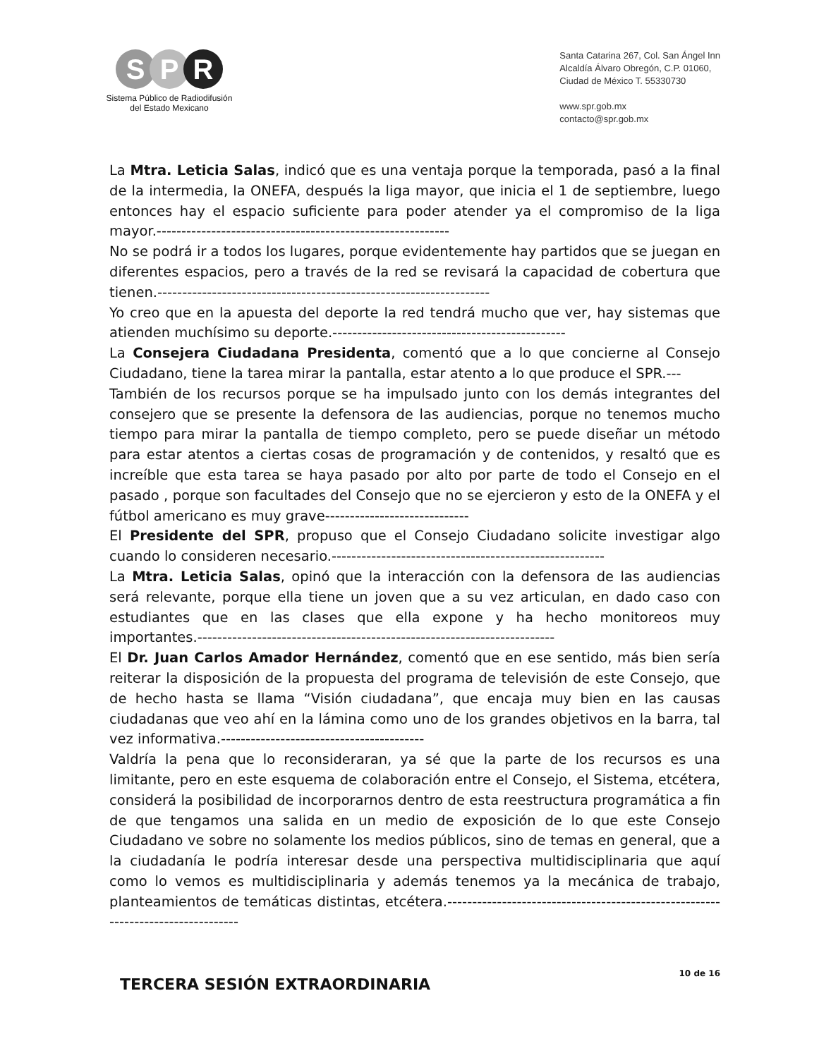S P R
Sistema Público de Radiodifusión
del Estado Mexicano
Santa Catarina 267, Col. San Ángel Inn
Alcaldía Álvaro Obregón, C.P. 01060,
Ciudad de México T. 55330730
www.spr.gob.mx
contacto@spr.gob.mx
La Mtra. Leticia Salas, indicó que es una ventaja porque la temporada, pasó a la final de la intermedia, la ONEFA, después la liga mayor, que inicia el 1 de septiembre, luego entonces hay el espacio suficiente para poder atender ya el compromiso de la liga mayor.-----------------------------------------------------------
No se podrá ir a todos los lugares, porque evidentemente hay partidos que se juegan en diferentes espacios, pero a través de la red se revisará la capacidad de cobertura que tienen.-------------------------------------------------------------------
Yo creo que en la apuesta del deporte la red tendrá mucho que ver, hay sistemas que atienden muchísimo su deporte.-----------------------------------------------
La Consejera Ciudadana Presidenta, comentó que a lo que concierne al Consejo Ciudadano, tiene la tarea mirar la pantalla, estar atento a lo que produce el SPR.---
También de los recursos porque se ha impulsado junto con los demás integrantes del consejero que se presente la defensora de las audiencias, porque no tenemos mucho tiempo para mirar la pantalla de tiempo completo, pero se puede diseñar un método para estar atentos a ciertas cosas de programación y de contenidos, y resaltó que es increíble que esta tarea se haya pasado por alto por parte de todo el Consejo en el pasado , porque son facultades del Consejo que no se ejercieron y esto de la ONEFA y el fútbol americano es muy grave-----------------------------
El Presidente del SPR, propuso que el Consejo Ciudadano solicite investigar algo cuando lo consideren necesario.-------------------------------------------------------
La Mtra. Leticia Salas, opinó que la interacción con la defensora de las audiencias será relevante, porque ella tiene un joven que a su vez articulan, en dado caso con estudiantes que en las clases que ella expone y ha hecho monitoreos muy importantes.------------------------------------------------------------------------
El Dr. Juan Carlos Amador Hernández, comentó que en ese sentido, más bien sería reiterar la disposición de la propuesta del programa de televisión de este Consejo, que de hecho hasta se llama “Visión ciudadana”, que encaja muy bien en las causas ciudadanas que veo ahí en la lámina como uno de los grandes objetivos en la barra, tal vez informativa.-----------------------------------------
Valdría la pena que lo reconsideraran, ya sé que la parte de los recursos es una limitante, pero en este esquema de colaboración entre el Consejo, el Sistema, etcétera, considerá la posibilidad de incorporarnos dentro de esta reestructura programática a fin de que tengamos una salida en un medio de exposición de lo que este Consejo Ciudadano ve sobre no solamente los medios públicos, sino de temas en general, que a la ciudadanía le podría interesar desde una perspectiva multidisciplinaria que aquí como lo vemos es multidisciplinaria y además tenemos ya la mecánica de trabajo, planteamientos de temáticas distintas, etcétera.---------------------------------------------------------------------------------
TERCERA SESIÓN EXTRAORDINARIA
10 de 16